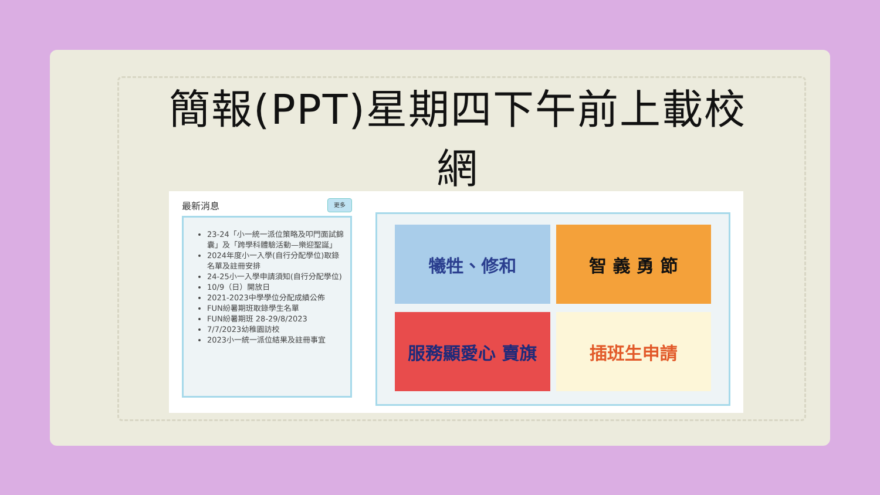簡報(PPT)星期四下午前上載校網
最新消息 更多
23-24「小一統一派位策略及叩門面試錦囊」及「跨學科體驗活動—樂迎聖誕」
2024年度小一入學(自行分配學位)取錄名單及註冊安排
24-25小一入學申請須知(自行分配學位)
10/9（日）開放日
2021-2023中學學位分配成績公佈
FUN紛暑期班取錄學生名單
FUN紛暑期班 28-29/8/2023
7/7/2023幼稚園訪校
2023小一統一派位結果及註冊事宜
犧牲、修和
智 義 勇 節
服務顯愛心 賣旗
插班生申請